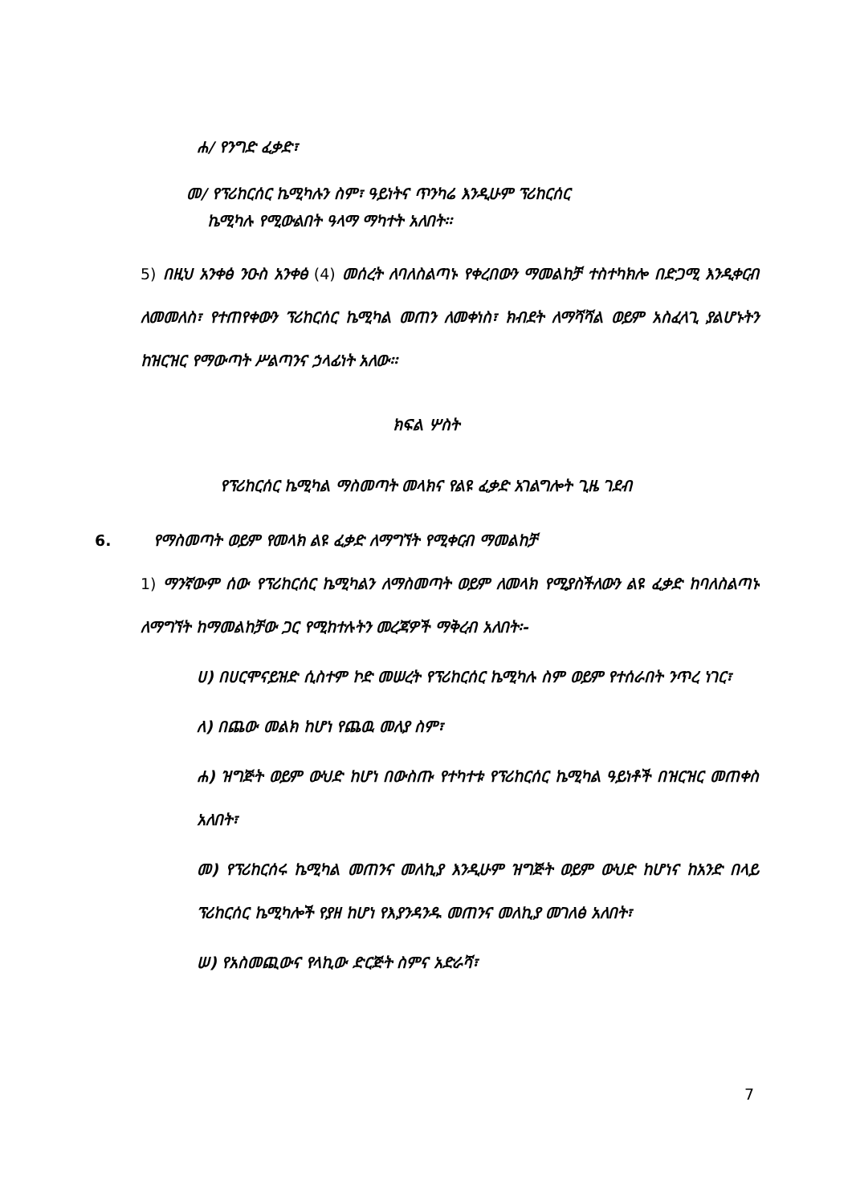ሐ/ የንግድ ፈቃድ፣
መ/ የፕሪከርሰር ኬሚካሉን ስም፣ ዓይነትና ጥንካሬ እንዲሁም ፕሪከርሰር
ኬሚካሉ የሚውልበት ዓላማ ማካተት አለበት፡፡
5) በዚህ አንቀፅ ንዑስ አንቀፅ (4) መሰረት ለባለስልጣኑ የቀረበውን ማመልከቻ ተስተካክሎ በድጋሚ እንዲቀርብ ለመመለስ፣ የተጠየቀውን ፕሪከርሰር ኬሚካል መጠን ለመቀነስ፣ ክብደት ለማሻሻል ወይም አስፈላጊ ያልሆኑትን ከዝርዝር የማውጣት ሥልጣንና ኃላፊነት አለው፡፡
ክፍል ሦስት
የፕሪከርሰር ኬሚካል ማስመጣት መላክና የልዩ ፈቃድ አገልግሎት ጊዜ ገደብ
6. የማስመጣት ወይም የመላክ ልዩ ፈቃድ ለማግኘት የሚቀርብ ማመልከቻ
1) ማንኛውም ሰው የፕሪከርሰር ኬሚካልን ለማስመጣት ወይም ለመላክ የሚያስችለውን ልዩ ፈቃድ ከባለስልጣኑ ለማግኘት ከማመልከቻው ጋር የሚከተሉትን መረጃዎች ማቅረብ አለበት፡-
ሀ) በሀርሞናይዝድ ሲስተም ኮድ መሠረት የፕሪከርሰር ኬሚካሉ ስም ወይም የተሰራበት ንጥረ ነገር፣
ለ) በጨው መልክ ከሆነ የጨዉ መለያ ስም፣
ሐ) ዝግጅት ወይም ውህድ ከሆነ በውስጡ የተካተቱ የፕሪከርሰር ኬሚካል ዓይነቶች በዝርዝር መጠቀስ አለበት፣
መ) የፕሪከርሰሩ ኬሚካል መጠንና መለኪያ እንዲሁም ዝግጅት ወይም ውህድ ከሆነና ከአንድ በላይ ፕሪከርሰር ኬሚካሎች የያዘ ከሆነ የእያንዳንዱ መጠንና መለኪያ መገለፅ አለበት፣
ሠ) የአስመጪውና የላኪው ድርጅት ስምና አድራሻ፣
7